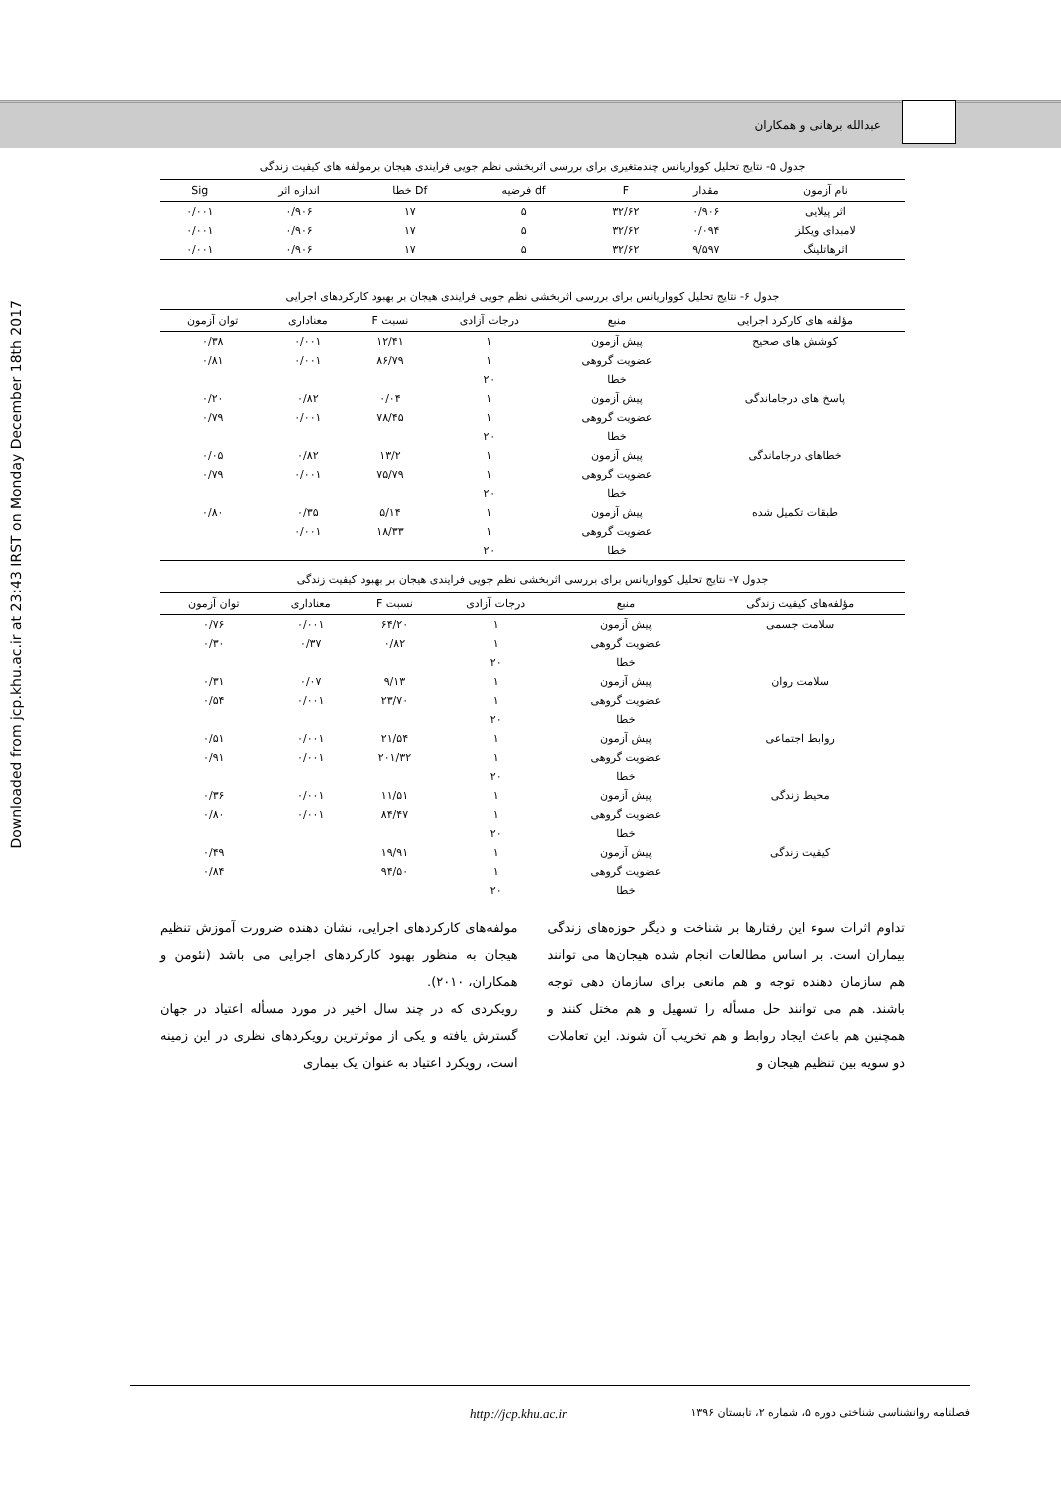عبدالله برهانی و همکاران
Downloaded from jcp.khu.ac.ir at 23:43 IRST on Monday December 18th 2017
جدول ۵- نتایج تحلیل کوواریانس چندمتغیری برای بررسی اثربخشی نظم جویی فرایندی هیجان برمولفه های کیفیت زندگی
| نام آزمون | مقدار | F | df فرضیه | Df خطا | اندازه اثر | Sig |
| --- | --- | --- | --- | --- | --- | --- |
| اثر پیلایی | ۰/۹۰۶ | ۳۲/۶۲ | ۵ | ۱۷ | ۰/۹۰۶ | ۰/۰۰۱ |
| لامبدای ویکلز | ۰/۰۹۴ | ۳۲/۶۲ | ۵ | ۱۷ | ۰/۹۰۶ | ۰/۰۰۱ |
| اثرهاتلینگ | ۹/۵۹۷ | ۳۲/۶۲ | ۵ | ۱۷ | ۰/۹۰۶ | ۰/۰۰۱ |
جدول ۶- نتایج تحلیل کوواریانس برای بررسی اثربخشی نظم جویی فرایندی هیجان بر بهبود کارکردهای اجرایی
| مؤلفه های کارکرد اجرایی | منبع | درجات آزادی | نسبت F | معناداری | توان آزمون |
| --- | --- | --- | --- | --- | --- |
| کوشش های صحیح | پیش آزمون | ۱ | ۱۲/۴۱ | ۰/۰۰۱ | ۰/۳۸ |
| | عضویت گروهی | ۱ | ۸۶/۷۹ | ۰/۰۰۱ | ۰/۸۱ |
| | خطا | ۲۰ | | | |
| پاسخ های درجاماندگی | پیش آزمون | ۱ | ۰/۰۴ | ۰/۸۲ | ۰/۲۰ |
| | عضویت گروهی | ۱ | ۷۸/۴۵ | ۰/۰۰۱ | ۰/۷۹ |
| | خطا | ۲۰ | | | |
| خطاهای درجاماندگی | پیش آزمون | ۱ | ۱۳/۲ | ۰/۸۲ | ۰/۰۵ |
| | عضویت گروهی | ۱ | ۷۵/۷۹ | ۰/۰۰۱ | ۰/۷۹ |
| | خطا | ۲۰ | | | |
| طبقات تکمیل شده | پیش آزمون | ۱ | ۵/۱۴ | ۰/۳۵ | ۰/۸۰ |
| | عضویت گروهی | ۱ | ۱۸/۳۳ | ۰/۰۰۱ | |
| | خطا | ۲۰ | | | |
جدول ۷- نتایج تحلیل کوواریانس برای بررسی اثربخشی نظم جویی فرایندی هیجان بر بهبود کیفیت زندگی
| مؤلفه‌های کیفیت زندگی | منبع | درجات آزادی | نسبت F | معناداری | توان آزمون |
| --- | --- | --- | --- | --- | --- |
| سلامت جسمی | پیش آزمون | ۱ | ۶۴/۲۰ | ۰/۰۰۱ | ۰/۷۶ |
| | عضویت گروهی | ۱ | ۰/۸۲ | ۰/۳۷ | ۰/۳۰ |
| | خطا | ۲۰ | | | |
| سلامت روان | پیش آزمون | ۱ | ۹/۱۳ | ۰/۰۷ | ۰/۳۱ |
| | عضویت گروهی | ۱ | ۲۳/۷۰ | ۰/۰۰۱ | ۰/۵۴ |
| | خطا | ۲۰ | | | |
| روابط اجتماعی | پیش آزمون | ۱ | ۲۱/۵۴ | ۰/۰۰۱ | ۰/۵۱ |
| | عضویت گروهی | ۱ | ۲۰۱/۳۲ | ۰/۰۰۱ | ۰/۹۱ |
| | خطا | ۲۰ | | | |
| محیط زندگی | پیش آزمون | ۱ | ۱۱/۵۱ | ۰/۰۰۱ | ۰/۳۶ |
| | عضویت گروهی | ۱ | ۸۴/۴۷ | ۰/۰۰۱ | ۰/۸۰ |
| | خطا | ۲۰ | | | |
| کیفیت زندگی | پیش آزمون | ۱ | ۱۹/۹۱ | | ۰/۴۹ |
| | عضویت گروهی | ۱ | ۹۴/۵۰ | | ۰/۸۴ |
| | خطا | ۲۰ | | | |
تداوم اثرات سوء این رفتارها بر شناخت و دیگر حوزه‌های زندگی بیماران است. بر اساس مطالعات انجام شده هیجان‌ها می توانند هم سازمان دهنده توجه و هم مانعی برای سازمان دهی توجه باشند. هم می توانند حل مسأله را تسهیل و هم مختل کنند و همچنین هم باعث ایجاد روابط و هم تخریب آن شوند. این تعاملات دو سویه بین تنظیم هیجان و
مولفه‌های کارکردهای اجرایی، نشان دهنده ضرورت آموزش تنظیم هیجان به منظور بهبود کارکردهای اجرایی می باشد (نئومن و همکاران، ۲۰۱۰).
رویکردی که در چند سال اخیر در مورد مسأله اعتیاد در جهان گسترش یافته و یکی از موثرترین رویکردهای نظری در این زمینه است، رویکرد اعتیاد به عنوان یک بیماری
فصلنامه روانشناسی شناختی دوره ۵، شماره ۲، تابستان ۱۳۹۶ http://jcp.khu.ac.ir